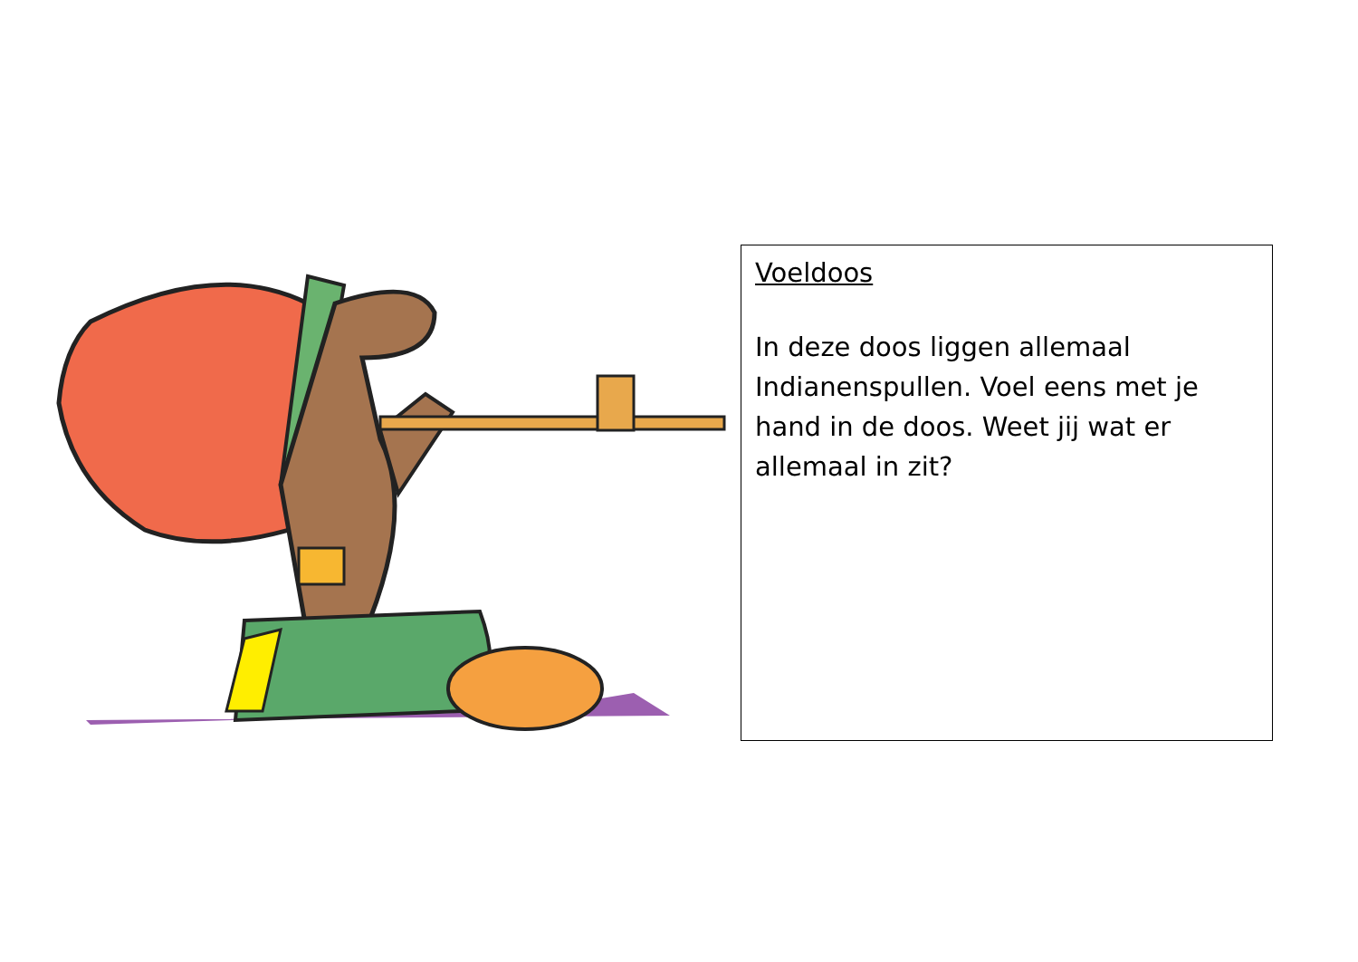Voeldoos
In deze doos liggen allemaal Indianenspullen. Voel eens met je hand in de doos. Weet jij wat er allemaal in zit?